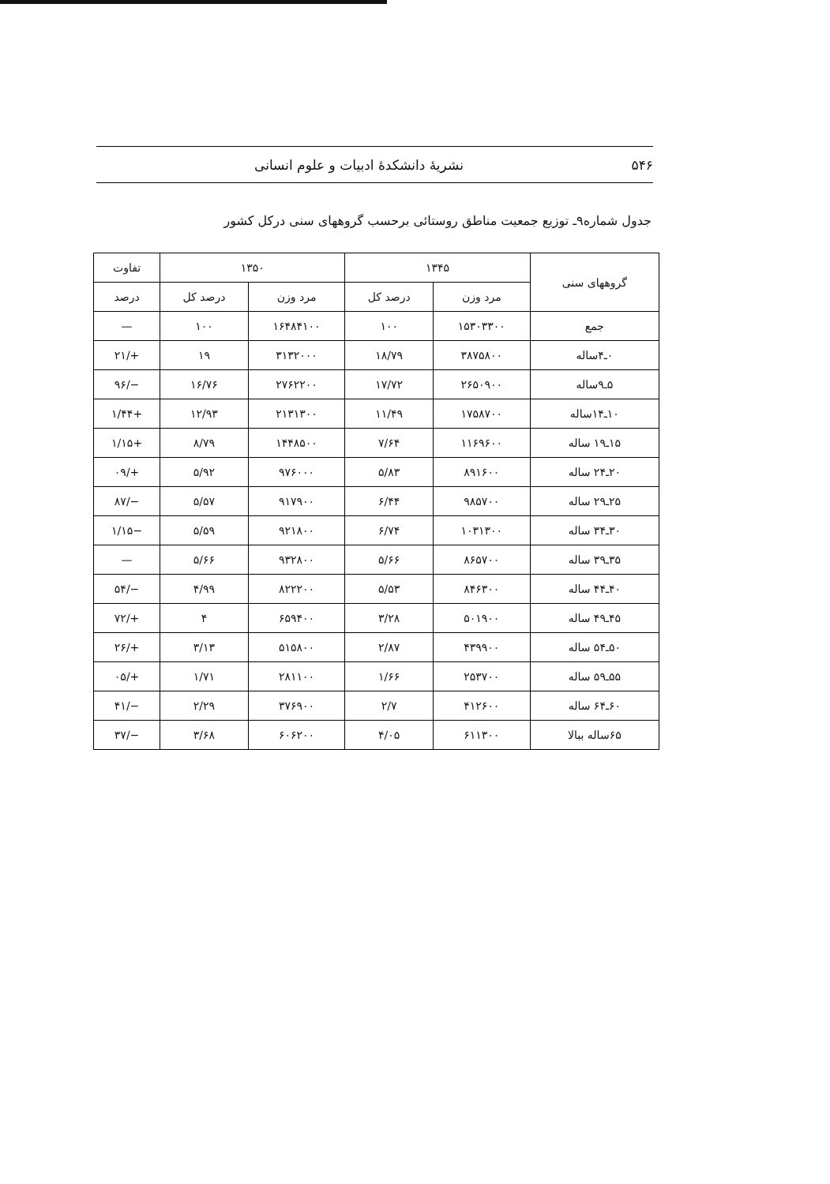۵۴۶ نشریهٔ دانشکدهٔ ادبیات و علوم انسانی
جدول شماره۹ـ توزیع جمعیت مناطق روستائی برحسب گروههای سنی درکل کشور
| گروههای سنی | ۱۳۴۵ | | ۱۳۵۰ | | تفاوت |
| --- | --- | --- | --- | --- | --- |
| | مرد وزن | درصد کل | مرد وزن | درصد کل | درصد |
| جمع | ۱۵۳۰۳۳۰۰ | ۱۰۰ | ۱۶۴۸۴۱۰۰ | ۱۰۰ | — |
| ۰ـ۴ساله | ۳۸۷۵۸۰۰ | ۱۸/۷۹ | ۳۱۳۲۰۰۰ | ۱۹ | +/۲۱ |
| ۵ـ۹ساله | ۲۶۵۰۹۰۰ | ۱۷/۷۲ | ۲۷۶۲۲۰۰ | ۱۶/۷۶ | −/۹۶ |
| ۱۰ـ۱۴ساله | ۱۷۵۸۷۰۰ | ۱۱/۴۹ | ۲۱۳۱۳۰۰ | ۱۲/۹۳ | +۱/۴۴ |
| ۱۵ـ۱۹ ساله | ۱۱۶۹۶۰۰ | ۷/۶۴ | ۱۴۴۸۵۰۰ | ۸/۷۹ | +۱/۱۵ |
| ۲۰ـ۲۴ ساله | ۸۹۱۶۰۰ | ۵/۸۳ | ۹۷۶۰۰۰ | ۵/۹۲ | +/۰۹ |
| ۲۵ـ۲۹ ساله | ۹۸۵۷۰۰ | ۶/۴۴ | ۹۱۷۹۰۰ | ۵/۵۷ | −/۸۷ |
| ۳۰ـ۳۴ ساله | ۱۰۳۱۳۰۰ | ۶/۷۴ | ۹۲۱۸۰۰ | ۵/۵۹ | −۱/۱۵ |
| ۳۵ـ۳۹ ساله | ۸۶۵۷۰۰ | ۵/۶۶ | ۹۳۲۸۰۰ | ۵/۶۶ | — |
| ۴۰ـ۴۴ ساله | ۸۴۶۳۰۰ | ۵/۵۳ | ۸۲۲۲۰۰ | ۴/۹۹ | −/۵۴ |
| ۴۵ـ۴۹ ساله | ۵۰۱۹۰۰ | ۳/۲۸ | ۶۵۹۴۰۰ | ۴ | +/۷۲ |
| ۵۰ـ۵۴ ساله | ۴۳۹۹۰۰ | ۲/۸۷ | ۵۱۵۸۰۰ | ۳/۱۳ | +/۲۶ |
| ۵۵ـ۵۹ ساله | ۲۵۳۷۰۰ | ۱/۶۶ | ۲۸۱۱۰۰ | ۱/۷۱ | +/۰۵ |
| ۶۰ـ۶۴ ساله | ۴۱۲۶۰۰ | ۲/۷ | ۳۷۶۹۰۰ | ۲/۲۹ | −/۴۱ |
| ۶۵ساله ببالا | ۶۱۱۳۰۰ | ۴/۰۵ | ۶۰۶۲۰۰ | ۳/۶۸ | −/۳۷ |